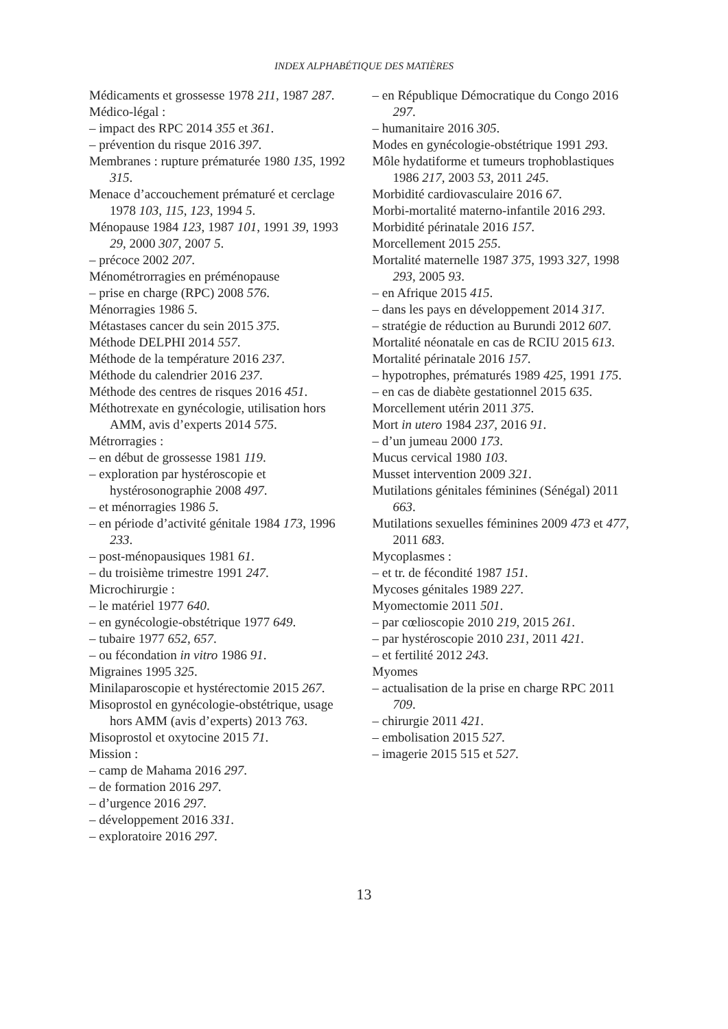INDEX ALPHABÉTIQUE DES MATIÈRES
Médicaments et grossesse 1978 211, 1987 287.
Médico-légal :
– impact des RPC 2014 355 et 361.
– prévention du risque 2016 397.
Membranes : rupture prématurée 1980 135, 1992 315.
Menace d’accouchement prématuré et cerclage 1978 103, 115, 123, 1994 5.
Ménopause 1984 123, 1987 101, 1991 39, 1993 29, 2000 307, 2007 5.
– précoce 2002 207.
Ménométrorragies en préménopause
– prise en charge (RPC) 2008 576.
Ménorragies 1986 5.
Métastases cancer du sein 2015 375.
Méthode DELPHI 2014 557.
Méthode de la température 2016 237.
Méthode du calendrier 2016 237.
Méthode des centres de risques 2016 451.
Méthotrexate en gynécologie, utilisation hors AMM, avis d’experts 2014 575.
Métrorragies :
– en début de grossesse 1981 119.
– exploration par hystéroscopie et hystérosonographie 2008 497.
– et ménorragies 1986 5.
– en période d’activité génitale 1984 173, 1996 233.
– post-ménopausiques 1981 61.
– du troisième trimestre 1991 247.
Microchirurgie :
– le matériel 1977 640.
– en gynécologie-obstétrique 1977 649.
– tubaire 1977 652, 657.
– ou fécondation in vitro 1986 91.
Migraines 1995 325.
Minilaparoscopie et hystérectomie 2015 267.
Misoprostol en gynécologie-obstétrique, usage hors AMM (avis d’experts) 2013 763.
Misoprostol et oxytocine 2015 71.
Mission :
– camp de Mahama 2016 297.
– de formation 2016 297.
– d’urgence 2016 297.
– développement 2016 331.
– exploratoire 2016 297.
– en République Démocratique du Congo 2016 297.
– humanitaire 2016 305.
Modes en gynécologie-obstétrique 1991 293.
Môle hydatiforme et tumeurs trophoblastiques 1986 217, 2003 53, 2011 245.
Morbidité cardiovasculaire 2016 67.
Morbi-mortalité materno-infantile 2016 293.
Morbidité périnatale 2016 157.
Morcellement 2015 255.
Mortalité maternelle 1987 375, 1993 327, 1998 293, 2005 93.
– en Afrique 2015 415.
– dans les pays en développement 2014 317.
– stratégie de réduction au Burundi 2012 607.
Mortalité néonatale en cas de RCIU 2015 613.
Mortalité périnatale 2016 157.
– hypotrophes, prématurés 1989 425, 1991 175.
– en cas de diabète gestationnel 2015 635.
Morcellement utérin 2011 375.
Mort in utero 1984 237, 2016 91.
– d’un jumeau 2000 173.
Mucus cervical 1980 103.
Musset intervention 2009 321.
Mutilations génitales féminines (Sénégal) 2011 663.
Mutilations sexuelles féminines 2009 473 et 477, 2011 683.
Mycoplasmes :
– et tr. de fécondité 1987 151.
Mycoses génitales 1989 227.
Myomectomie 2011 501.
– par cœlioscopie 2010 219, 2015 261.
– par hystéroscopie 2010 231, 2011 421.
– et fertilité 2012 243.
Myomes
– actualisation de la prise en charge RPC 2011 709.
– chirurgie 2011 421.
– embolisation 2015 527.
– imagerie 2015 515 et 527.
13